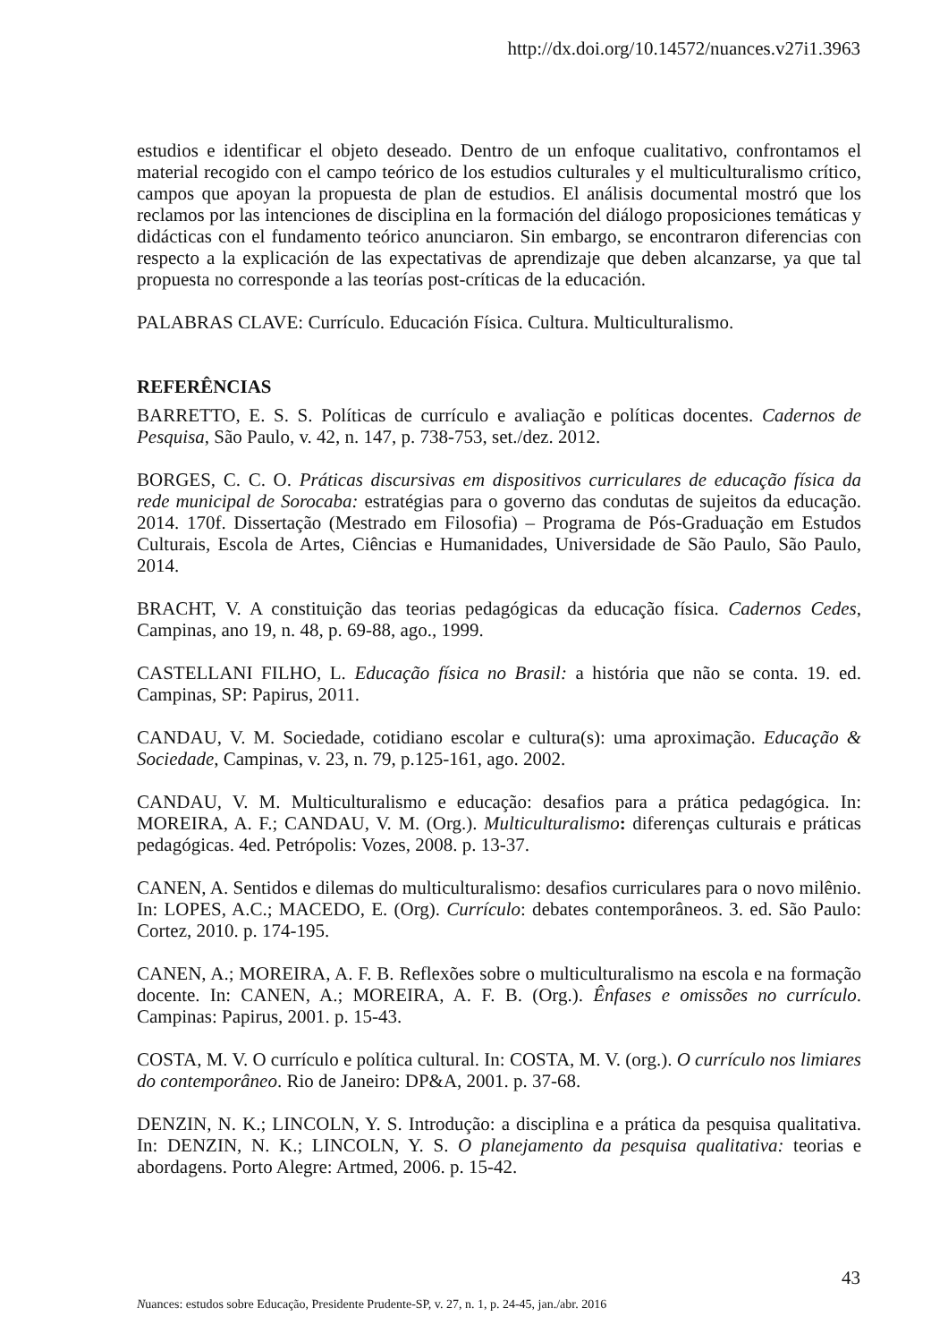http://dx.doi.org/10.14572/nuances.v27i1.3963
estudios e identificar el objeto deseado. Dentro de un enfoque cualitativo, confrontamos el material recogido con el campo teórico de los estudios culturales y el multiculturalismo crítico, campos que apoyan la propuesta de plan de estudios. El análisis documental mostró que los reclamos por las intenciones de disciplina en la formación del diálogo proposiciones temáticas y didácticas con el fundamento teórico anunciaron. Sin embargo, se encontraron diferencias con respecto a la explicación de las expectativas de aprendizaje que deben alcanzarse, ya que tal propuesta no corresponde a las teorías post-críticas de la educación.
PALABRAS CLAVE: Currículo. Educación Física. Cultura. Multiculturalismo.
REFERÊNCIAS
BARRETTO, E. S. S. Políticas de currículo e avaliação e políticas docentes. Cadernos de Pesquisa, São Paulo, v. 42, n. 147, p. 738-753, set./dez. 2012.
BORGES, C. C. O. Práticas discursivas em dispositivos curriculares de educação física da rede municipal de Sorocaba: estratégias para o governo das condutas de sujeitos da educação. 2014. 170f. Dissertação (Mestrado em Filosofia) – Programa de Pós-Graduação em Estudos Culturais, Escola de Artes, Ciências e Humanidades, Universidade de São Paulo, São Paulo, 2014.
BRACHT, V. A constituição das teorias pedagógicas da educação física. Cadernos Cedes, Campinas, ano 19, n. 48, p. 69-88, ago., 1999.
CASTELLANI FILHO, L. Educação física no Brasil: a história que não se conta. 19. ed. Campinas, SP: Papirus, 2011.
CANDAU, V. M. Sociedade, cotidiano escolar e cultura(s): uma aproximação. Educação & Sociedade, Campinas, v. 23, n. 79, p.125-161, ago. 2002.
CANDAU, V. M. Multiculturalismo e educação: desafios para a prática pedagógica. In: MOREIRA, A. F.; CANDAU, V. M. (Org.). Multiculturalismo: diferenças culturais e práticas pedagógicas. 4ed. Petrópolis: Vozes, 2008. p. 13-37.
CANEN, A. Sentidos e dilemas do multiculturalismo: desafios curriculares para o novo milênio. In: LOPES, A.C.; MACEDO, E. (Org). Currículo: debates contemporâneos. 3. ed. São Paulo: Cortez, 2010. p. 174-195.
CANEN, A.; MOREIRA, A. F. B. Reflexões sobre o multiculturalismo na escola e na formação docente. In: CANEN, A.; MOREIRA, A. F. B. (Org.). Ênfases e omissões no currículo. Campinas: Papirus, 2001. p. 15-43.
COSTA, M. V. O currículo e política cultural. In: COSTA, M. V. (org.). O currículo nos limiares do contemporâneo. Rio de Janeiro: DP&A, 2001. p. 37-68.
DENZIN, N. K.; LINCOLN, Y. S. Introdução: a disciplina e a prática da pesquisa qualitativa. In: DENZIN, N. K.; LINCOLN, Y. S. O planejamento da pesquisa qualitativa: teorias e abordagens. Porto Alegre: Artmed, 2006. p. 15-42.
43
Nuances: estudos sobre Educação, Presidente Prudente-SP, v. 27, n. 1, p. 24-45, jan./abr. 2016